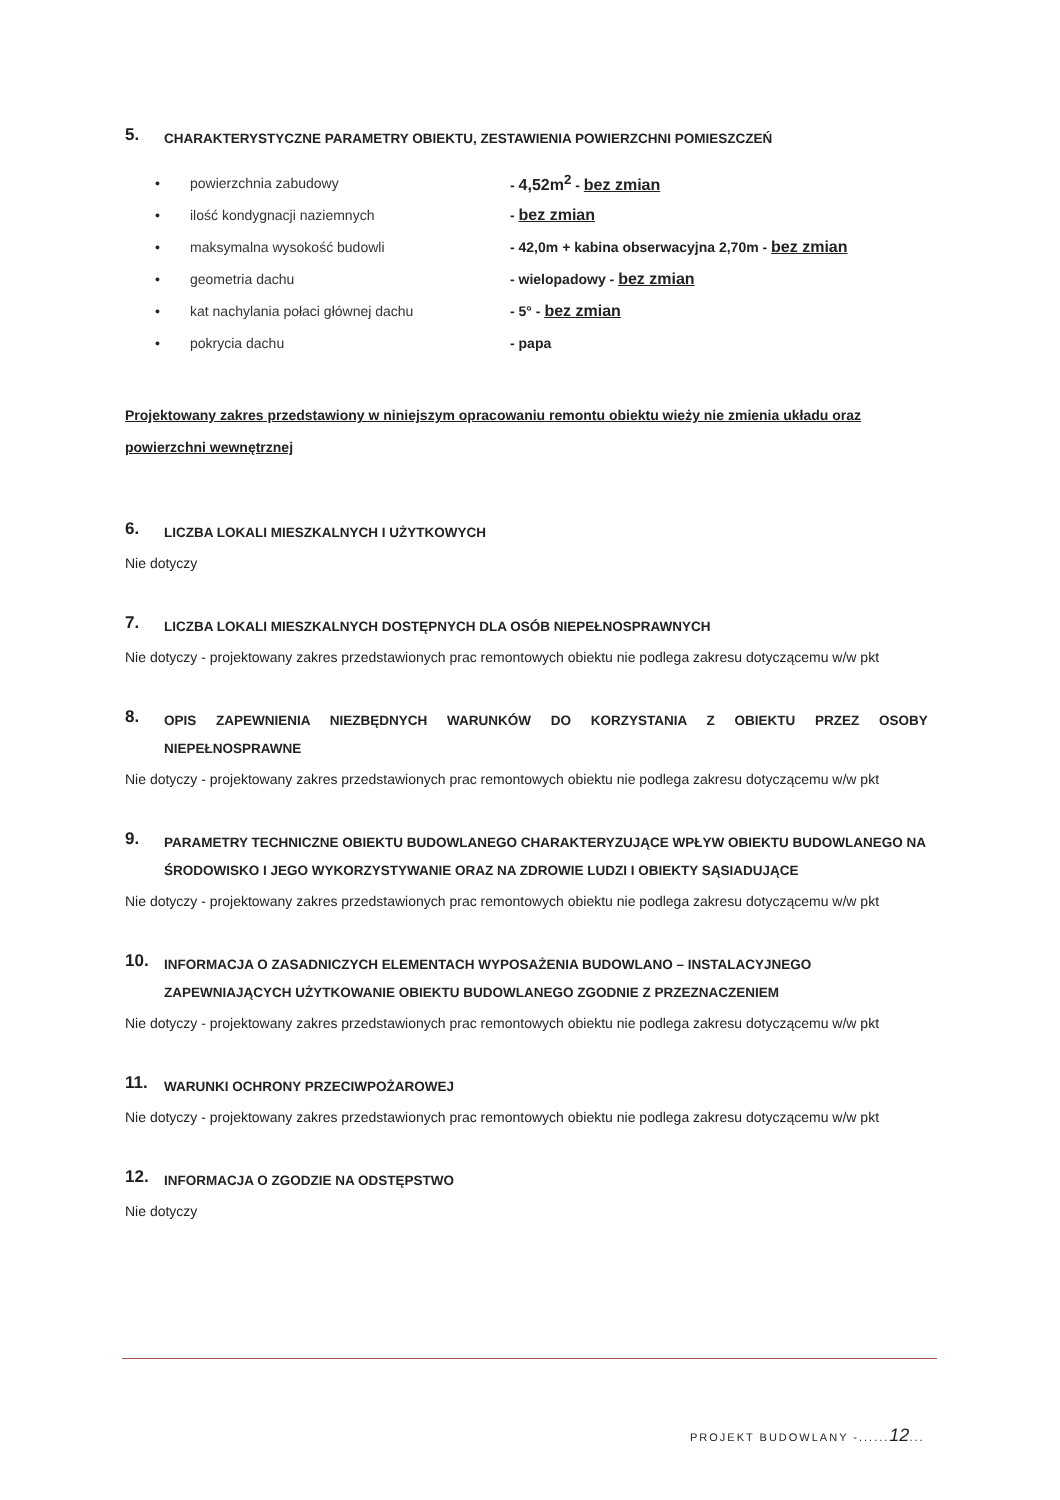5. CHARAKTERYSTYCZNE PARAMETRY OBIEKTU, ZESTAWIENIA POWIERZCHNI POMIESZCZEŃ
• powierzchnia zabudowy - 4,52m<sup>2</sup> - bez zmian
• ilość kondygnacji naziemnych - bez zmian
• maksymalna wysokość budowli - 42,0m + kabina obserwacyjna 2,70m - bez zmian
• geometria dachu - wielopadowy - bez zmian
• kat nachylania połaci głównej dachu - 5° - bez zmian
• pokrycia dachu - papa
Projektowany zakres przedstawiony w niniejszym opracowaniu remontu obiektu wieży nie zmienia układu oraz powierzchni wewnętrznej
6. LICZBA LOKALI MIESZKALNYCH I UŻYTKOWYCH
Nie dotyczy
7. LICZBA LOKALI MIESZKALNYCH DOSTĘPNYCH DLA OSÓB NIEPEŁNOSPRAWNYCH
Nie dotyczy - projektowany zakres przedstawionych prac remontowych obiektu nie podlega zakresu dotyczącemu w/w pkt
8. OPIS ZAPEWNIENIA NIEZBĘDNYCH WARUNKÓW DO KORZYSTANIA Z OBIEKTU PRZEZ OSOBY NIEPEŁNOSPRAWNE
Nie dotyczy - projektowany zakres przedstawionych prac remontowych obiektu nie podlega zakresu dotyczącemu w/w pkt
9. PARAMETRY TECHNICZNE OBIEKTU BUDOWLANEGO CHARAKTERYZUJĄCE WPŁYW OBIEKTU BUDOWLANEGO NA ŚRODOWISKO I JEGO WYKORZYSTYWANIE ORAZ NA ZDROWIE LUDZI I OBIEKTY SĄSIADUJĄCE
Nie dotyczy - projektowany zakres przedstawionych prac remontowych obiektu nie podlega zakresu dotyczącemu w/w pkt
10. INFORMACJA O ZASADNICZYCH ELEMENTACH WYPOSAŻENIA BUDOWLANO – INSTALACYJNEGO ZAPEWNIAJĄCYCH UŻYTKOWANIE OBIEKTU BUDOWLANEGO ZGODNIE Z PRZEZNACZENIEM
Nie dotyczy - projektowany zakres przedstawionych prac remontowych obiektu nie podlega zakresu dotyczącemu w/w pkt
11. WARUNKI OCHRONY PRZECIWPOŻAROWEJ
Nie dotyczy - projektowany zakres przedstawionych prac remontowych obiektu nie podlega zakresu dotyczącemu w/w pkt
12. INFORMACJA O ZGODZIE NA ODSTĘPSTWO
Nie dotyczy
PROJEKT BUDOWLANY -......12...